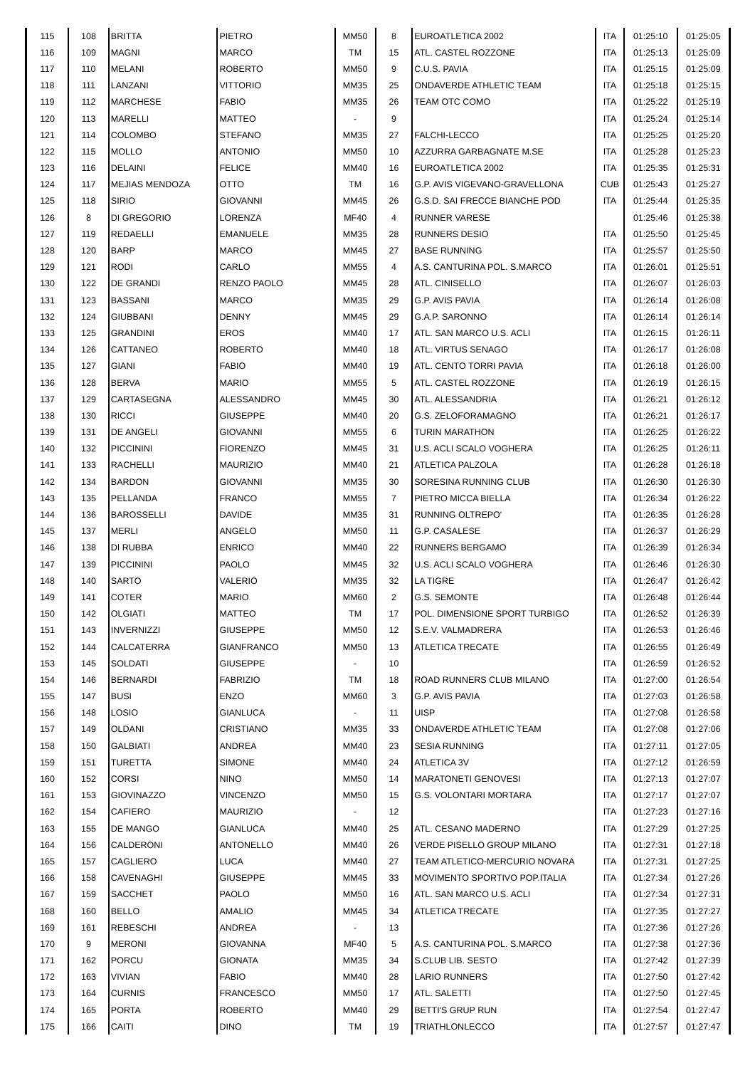| 115 | 108 | BRITTA | PIETRO | MM50 | 8 | EUROATLETICA 2002 | ITA | 01:25:10 | 01:25:05 |
| 116 | 109 | MAGNI | MARCO | TM | 15 | ATL. CASTEL ROZZONE | ITA | 01:25:13 | 01:25:09 |
| 117 | 110 | MELANI | ROBERTO | MM50 | 9 | C.U.S. PAVIA | ITA | 01:25:15 | 01:25:09 |
| 118 | 111 | LANZANI | VITTORIO | MM35 | 25 | ONDAVERDE ATHLETIC TEAM | ITA | 01:25:18 | 01:25:15 |
| 119 | 112 | MARCHESE | FABIO | MM35 | 26 | TEAM OTC COMO | ITA | 01:25:22 | 01:25:19 |
| 120 | 113 | MARELLI | MATTEO | - | 9 | | ITA | 01:25:24 | 01:25:14 |
| 121 | 114 | COLOMBO | STEFANO | MM35 | 27 | FALCHI-LECCO | ITA | 01:25:25 | 01:25:20 |
| 122 | 115 | MOLLO | ANTONIO | MM50 | 10 | AZZURRA GARBAGNATE M.SE | ITA | 01:25:28 | 01:25:23 |
| 123 | 116 | DELAINI | FELICE | MM40 | 16 | EUROATLETICA 2002 | ITA | 01:25:35 | 01:25:31 |
| 124 | 117 | MEJIAS MENDOZA | OTTO | TM | 16 | G.P. AVIS VIGEVANO-GRAVELLONA | CUB | 01:25:43 | 01:25:27 |
| 125 | 118 | SIRIO | GIOVANNI | MM45 | 26 | G.S.D. SAI FRECCE BIANCHE POD | ITA | 01:25:44 | 01:25:35 |
| 126 | 8 | DI GREGORIO | LORENZA | MF40 | 4 | RUNNER VARESE | | 01:25:46 | 01:25:38 |
| 127 | 119 | REDAELLI | EMANUELE | MM35 | 28 | RUNNERS DESIO | ITA | 01:25:50 | 01:25:45 |
| 128 | 120 | BARP | MARCO | MM45 | 27 | BASE RUNNING | ITA | 01:25:57 | 01:25:50 |
| 129 | 121 | RODI | CARLO | MM55 | 4 | A.S. CANTURINA POL. S.MARCO | ITA | 01:26:01 | 01:25:51 |
| 130 | 122 | DE GRANDI | RENZO PAOLO | MM45 | 28 | ATL. CINISELLO | ITA | 01:26:07 | 01:26:03 |
| 131 | 123 | BASSANI | MARCO | MM35 | 29 | G.P. AVIS PAVIA | ITA | 01:26:14 | 01:26:08 |
| 132 | 124 | GIUBBANI | DENNY | MM45 | 29 | G.A.P. SARONNO | ITA | 01:26:14 | 01:26:14 |
| 133 | 125 | GRANDINI | EROS | MM40 | 17 | ATL. SAN MARCO U.S. ACLI | ITA | 01:26:15 | 01:26:11 |
| 134 | 126 | CATTANEO | ROBERTO | MM40 | 18 | ATL. VIRTUS SENAGO | ITA | 01:26:17 | 01:26:08 |
| 135 | 127 | GIANI | FABIO | MM40 | 19 | ATL. CENTO TORRI PAVIA | ITA | 01:26:18 | 01:26:00 |
| 136 | 128 | BERVA | MARIO | MM55 | 5 | ATL. CASTEL ROZZONE | ITA | 01:26:19 | 01:26:15 |
| 137 | 129 | CARTASEGNA | ALESSANDRO | MM45 | 30 | ATL. ALESSANDRIA | ITA | 01:26:21 | 01:26:12 |
| 138 | 130 | RICCI | GIUSEPPE | MM40 | 20 | G.S. ZELOFORAMAGNO | ITA | 01:26:21 | 01:26:17 |
| 139 | 131 | DE ANGELI | GIOVANNI | MM55 | 6 | TURIN MARATHON | ITA | 01:26:25 | 01:26:22 |
| 140 | 132 | PICCININI | FIORENZO | MM45 | 31 | U.S. ACLI SCALO VOGHERA | ITA | 01:26:25 | 01:26:11 |
| 141 | 133 | RACHELLI | MAURIZIO | MM40 | 21 | ATLETICA PALZOLA | ITA | 01:26:28 | 01:26:18 |
| 142 | 134 | BARDON | GIOVANNI | MM35 | 30 | SORESINA RUNNING CLUB | ITA | 01:26:30 | 01:26:30 |
| 143 | 135 | PELLANDA | FRANCO | MM55 | 7 | PIETRO MICCA BIELLA | ITA | 01:26:34 | 01:26:22 |
| 144 | 136 | BAROSSELLI | DAVIDE | MM35 | 31 | RUNNING OLTREPO' | ITA | 01:26:35 | 01:26:28 |
| 145 | 137 | MERLI | ANGELO | MM50 | 11 | G.P. CASALESE | ITA | 01:26:37 | 01:26:29 |
| 146 | 138 | DI RUBBA | ENRICO | MM40 | 22 | RUNNERS BERGAMO | ITA | 01:26:39 | 01:26:34 |
| 147 | 139 | PICCININI | PAOLO | MM45 | 32 | U.S. ACLI SCALO VOGHERA | ITA | 01:26:46 | 01:26:30 |
| 148 | 140 | SARTO | VALERIO | MM35 | 32 | LA TIGRE | ITA | 01:26:47 | 01:26:42 |
| 149 | 141 | COTER | MARIO | MM60 | 2 | G.S. SEMONTE | ITA | 01:26:48 | 01:26:44 |
| 150 | 142 | OLGIATI | MATTEO | TM | 17 | POL. DIMENSIONE SPORT TURBIGO | ITA | 01:26:52 | 01:26:39 |
| 151 | 143 | INVERNIZZI | GIUSEPPE | MM50 | 12 | S.E.V. VALMADRERA | ITA | 01:26:53 | 01:26:46 |
| 152 | 144 | CALCATERRA | GIANFRANCO | MM50 | 13 | ATLETICA TRECATE | ITA | 01:26:55 | 01:26:49 |
| 153 | 145 | SOLDATI | GIUSEPPE | - | 10 | | ITA | 01:26:59 | 01:26:52 |
| 154 | 146 | BERNARDI | FABRIZIO | TM | 18 | ROAD RUNNERS CLUB MILANO | ITA | 01:27:00 | 01:26:54 |
| 155 | 147 | BUSI | ENZO | MM60 | 3 | G.P. AVIS PAVIA | ITA | 01:27:03 | 01:26:58 |
| 156 | 148 | LOSIO | GIANLUCA | - | 11 | UISP | ITA | 01:27:08 | 01:26:58 |
| 157 | 149 | OLDANI | CRISTIANO | MM35 | 33 | ONDAVERDE ATHLETIC TEAM | ITA | 01:27:08 | 01:27:06 |
| 158 | 150 | GALBIATI | ANDREA | MM40 | 23 | SESIA RUNNING | ITA | 01:27:11 | 01:27:05 |
| 159 | 151 | TURETTA | SIMONE | MM40 | 24 | ATLETICA 3V | ITA | 01:27:12 | 01:26:59 |
| 160 | 152 | CORSI | NINO | MM50 | 14 | MARATONETI GENOVESI | ITA | 01:27:13 | 01:27:07 |
| 161 | 153 | GIOVINAZZO | VINCENZO | MM50 | 15 | G.S. VOLONTARI MORTARA | ITA | 01:27:17 | 01:27:07 |
| 162 | 154 | CAFIERO | MAURIZIO | - | 12 | | ITA | 01:27:23 | 01:27:16 |
| 163 | 155 | DE MANGO | GIANLUCA | MM40 | 25 | ATL. CESANO MADERNO | ITA | 01:27:29 | 01:27:25 |
| 164 | 156 | CALDERONI | ANTONELLO | MM40 | 26 | VERDE PISELLO GROUP MILANO | ITA | 01:27:31 | 01:27:18 |
| 165 | 157 | CAGLIERO | LUCA | MM40 | 27 | TEAM ATLETICO-MERCURIO NOVARA | ITA | 01:27:31 | 01:27:25 |
| 166 | 158 | CAVENAGHI | GIUSEPPE | MM45 | 33 | MOVIMENTO SPORTIVO POP.ITALIA | ITA | 01:27:34 | 01:27:26 |
| 167 | 159 | SACCHET | PAOLO | MM50 | 16 | ATL. SAN MARCO U.S. ACLI | ITA | 01:27:34 | 01:27:31 |
| 168 | 160 | BELLO | AMALIO | MM45 | 34 | ATLETICA TRECATE | ITA | 01:27:35 | 01:27:27 |
| 169 | 161 | REBESCHI | ANDREA | - | 13 | | ITA | 01:27:36 | 01:27:26 |
| 170 | 9 | MERONI | GIOVANNA | MF40 | 5 | A.S. CANTURINA POL. S.MARCO | ITA | 01:27:38 | 01:27:36 |
| 171 | 162 | PORCU | GIONATA | MM35 | 34 | S.CLUB LIB. SESTO | ITA | 01:27:42 | 01:27:39 |
| 172 | 163 | VIVIAN | FABIO | MM40 | 28 | LARIO RUNNERS | ITA | 01:27:50 | 01:27:42 |
| 173 | 164 | CURNIS | FRANCESCO | MM50 | 17 | ATL. SALETTI | ITA | 01:27:50 | 01:27:45 |
| 174 | 165 | PORTA | ROBERTO | MM40 | 29 | BETTI'S GRUP RUN | ITA | 01:27:54 | 01:27:47 |
| 175 | 166 | CAITI | DINO | TM | 19 | TRIATHLONLECCO | ITA | 01:27:57 | 01:27:47 |